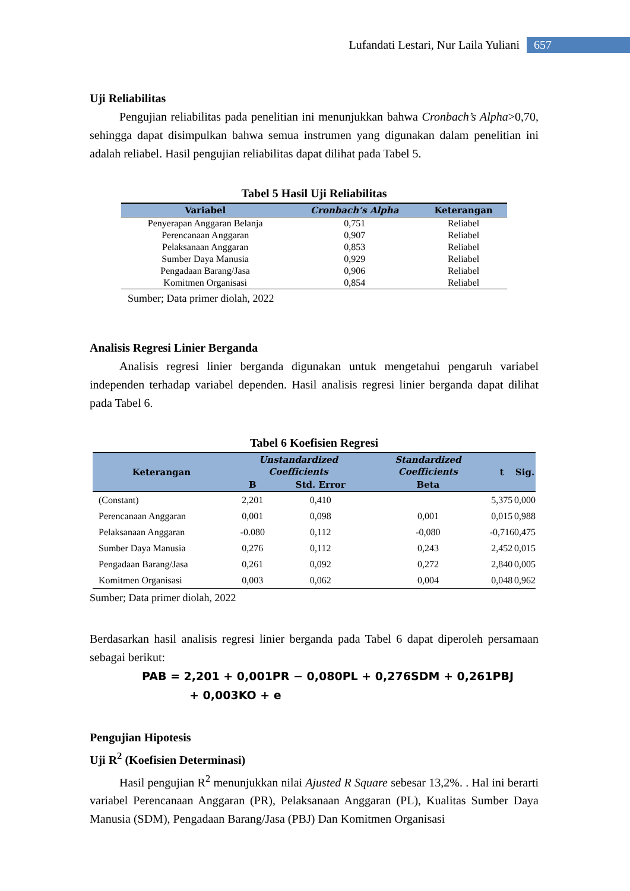Lufandati Lestari, Nur Laila Yuliani 657
Uji Reliabilitas
Pengujian reliabilitas pada penelitian ini menunjukkan bahwa Cronbach’s Alpha>0,70, sehingga dapat disimpulkan bahwa semua instrumen yang digunakan dalam penelitian ini adalah reliabel. Hasil pengujian reliabilitas dapat dilihat pada Tabel 5.
Tabel 5 Hasil Uji Reliabilitas
| Variabel | Cronbach’s Alpha | Keterangan |
| --- | --- | --- |
| Penyerapan Anggaran Belanja | 0,751 | Reliabel |
| Perencanaan Anggaran | 0,907 | Reliabel |
| Pelaksanaan Anggaran | 0,853 | Reliabel |
| Sumber Daya Manusia | 0,929 | Reliabel |
| Pengadaan Barang/Jasa | 0,906 | Reliabel |
| Komitmen Organisasi | 0,854 | Reliabel |
Sumber; Data primer diolah, 2022
Analisis Regresi Linier Berganda
Analisis regresi linier berganda digunakan untuk mengetahui pengaruh variabel independen terhadap variabel dependen. Hasil analisis regresi linier berganda dapat dilihat pada Tabel 6.
Tabel 6 Koefisien Regresi
| Keterangan | Unstandardized Coefficients | | Standardized Coefficients | t | Sig. |
| --- | --- | --- | --- | --- | --- |
| | B | Std. Error | Beta | | |
| (Constant) | 2,201 | 0,410 | | 5,375 | 0,000 |
| Perencanaan Anggaran | 0,001 | 0,098 | 0,001 | 0,015 | 0,988 |
| Pelaksanaan Anggaran | -0.080 | 0,112 | -0,080 | -0,716 | 0,475 |
| Sumber Daya Manusia | 0,276 | 0,112 | 0,243 | 2,452 | 0,015 |
| Pengadaan Barang/Jasa | 0,261 | 0,092 | 0,272 | 2,840 | 0,005 |
| Komitmen Organisasi | 0,003 | 0,062 | 0,004 | 0,048 | 0,962 |
Sumber; Data primer diolah, 2022
Berdasarkan hasil analisis regresi linier berganda pada Tabel 6 dapat diperoleh persamaan sebagai berikut:
PAB = 2,201 + 0,001PR − 0,080PL + 0,276SDM + 0,261PBJ
+ 0,003KO + e
Pengujian Hipotesis
Uji R<sup>2</sup> (Koefisien Determinasi)
Hasil pengujian R<sup>2</sup> menunjukkan nilai Ajusted R Square sebesar 13,2%. . Hal ini berarti variabel Perencanaan Anggaran (PR), Pelaksanaan Anggaran (PL), Kualitas Sumber Daya Manusia (SDM), Pengadaan Barang/Jasa (PBJ) Dan Komitmen Organisasi